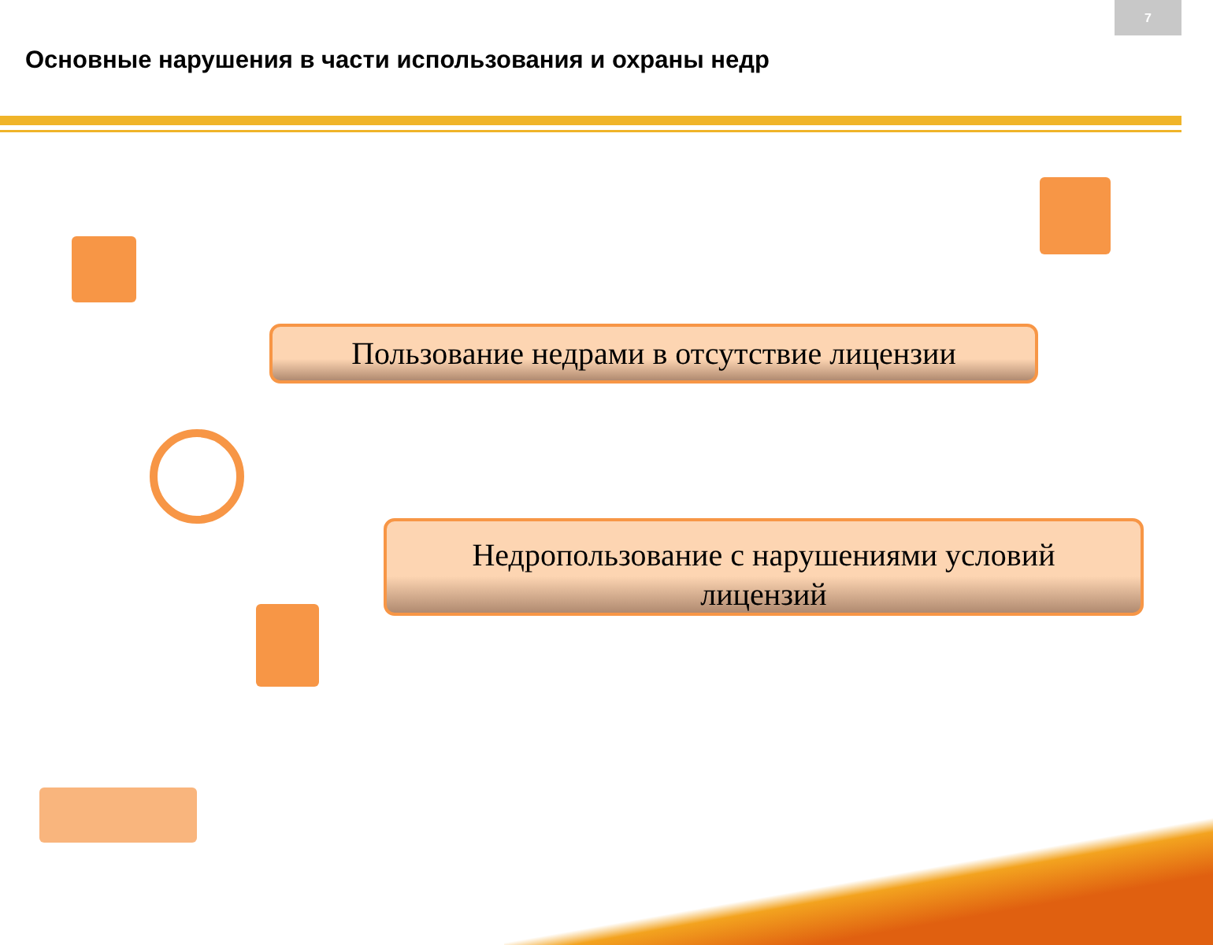7
Основные нарушения в части использования и охраны недр
Пользование недрами в отсутствие лицензии
Недропользование с нарушениями условий
лицензий